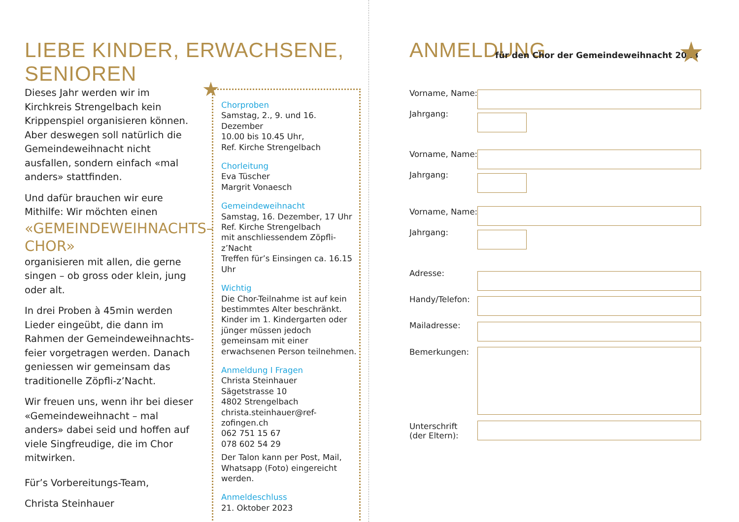LIEBE KINDER, ERWACHSENE, SENIOREN
Dieses Jahr werden wir im Kirchkreis Strengelbach kein Krippenspiel orga­nisieren können. Aber deswegen soll natürlich die Gemeindeweihnacht nicht ausfallen, sondern einfach «mal anders» stattfinden.
Und dafür brauchen wir eure Mithilfe: Wir möchten einen
«GEMEINDEWEIHNACHTS–CHOR»
organisieren mit allen, die gerne singen – ob gross oder klein, jung oder alt.
In drei Proben à 45min werden Lieder eingeübt, die dann im Rahmen der Gemeindeweihnachts­feier vorgetragen werden. Danach geniessen wir gemeinsam das traditionelle Zöpfli-z’Nacht.
Wir freuen uns, wenn ihr bei dieser «Gemeindeweihnacht – mal anders» dabei seid und hoffen auf viele Singfreudige, die im Chor mitwirken.
Für’s Vorbereitungs-Team,
Christa Steinhauer
★
Chorproben
Samstag, 2., 9. und 16. Dezember
10.00 bis 10.45 Uhr,
Ref. Kirche Strengelbach
Chorleitung
Eva Tüscher
Margrit Vonaesch
Gemeindeweihnacht
Samstag, 16. Dezember, 17 Uhr
Ref. Kirche Strengelbach
mit anschliessendem Zöpfli-z’Nacht
Treffen für’s Einsingen ca. 16.15 Uhr
Wichtig
Die Chor-Teilnahme ist auf kein bestimmtes Alter beschränkt. Kinder im 1. Kindergarten oder jünger müssen jedoch gemeinsam mit einer erwachsenen Person teilnehmen.
Anmeldung I Fragen
Christa Steinhauer
Sägetstrasse 10
4802 Strengelbach
christa.steinhauer@ref-zofingen.ch
062 751 15 67
078 602 54 29
Der Talon kann per Post, Mail, Whatsapp (Foto) eingereicht werden.
Anmeldeschluss
21. Oktober 2023
ANMELDUNG
für den Chor der Gemeindeweihnacht 2023
★
Vorname, Name:
Jahrgang:
Vorname, Name:
Jahrgang:
Vorname, Name:
Jahrgang:
Adresse:
Handy/Telefon:
Mailadresse:
Bemerkungen:
Unterschrift
(der Eltern):